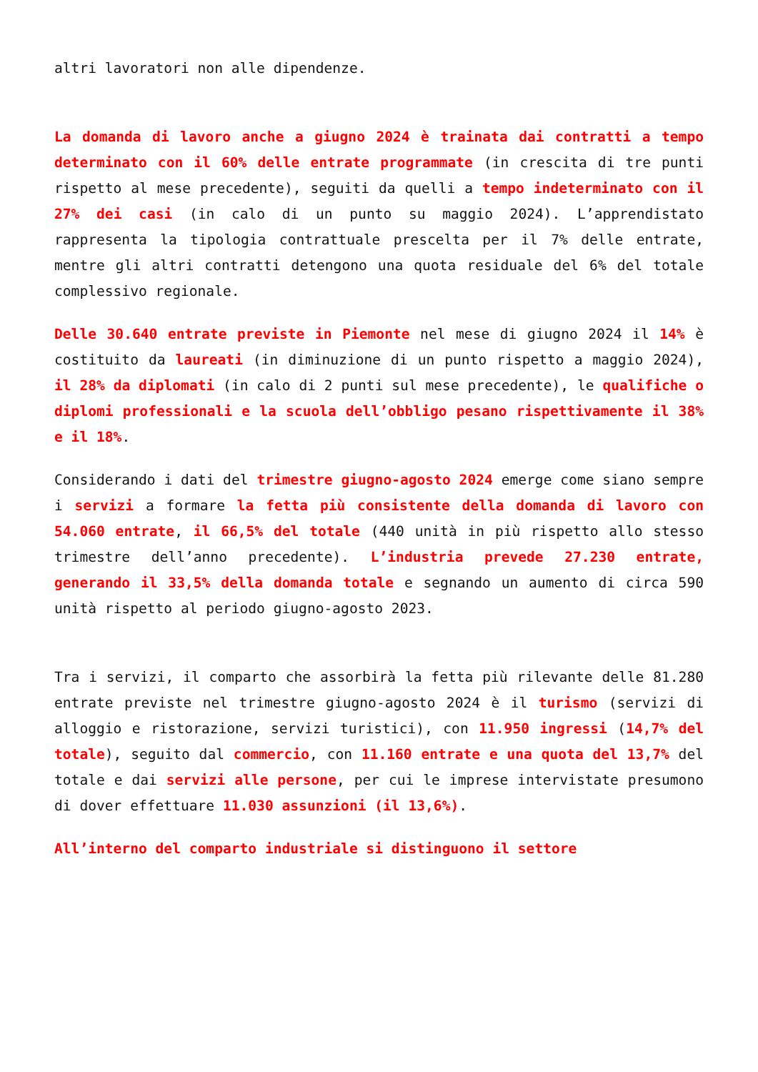altri lavoratori non alle dipendenze.
La domanda di lavoro anche a giugno 2024 è trainata dai contratti a tempo determinato con il 60% delle entrate programmate (in crescita di tre punti rispetto al mese precedente), seguiti da quelli a tempo indeterminato con il 27% dei casi (in calo di un punto su maggio 2024). L’apprendistato rappresenta la tipologia contrattuale prescelta per il 7% delle entrate, mentre gli altri contratti detengono una quota residuale del 6% del totale complessivo regionale.
Delle 30.640 entrate previste in Piemonte nel mese di giugno 2024 il 14% è costituito da laureati (in diminuzione di un punto rispetto a maggio 2024), il 28% da diplomati (in calo di 2 punti sul mese precedente), le qualifiche o diplomi professionali e la scuola dell’obbligo pesano rispettivamente il 38% e il 18%.
Considerando i dati del trimestre giugno-agosto 2024 emerge come siano sempre i servizi a formare la fetta più consistente della domanda di lavoro con 54.060 entrate, il 66,5% del totale (440 unità in più rispetto allo stesso trimestre dell’anno precedente). L’industria prevede 27.230 entrate, generando il 33,5% della domanda totale e segnando un aumento di circa 590 unità rispetto al periodo giugno-agosto 2023.
Tra i servizi, il comparto che assorbirà la fetta più rilevante delle 81.280 entrate previste nel trimestre giugno-agosto 2024 è il turismo (servizi di alloggio e ristorazione, servizi turistici), con 11.950 ingressi (14,7% del totale), seguito dal commercio, con 11.160 entrate e una quota del 13,7% del totale e dai servizi alle persone, per cui le imprese intervistate presumono di dover effettuare 11.030 assunzioni (il 13,6%).
All’interno del comparto industriale si distinguono il settore